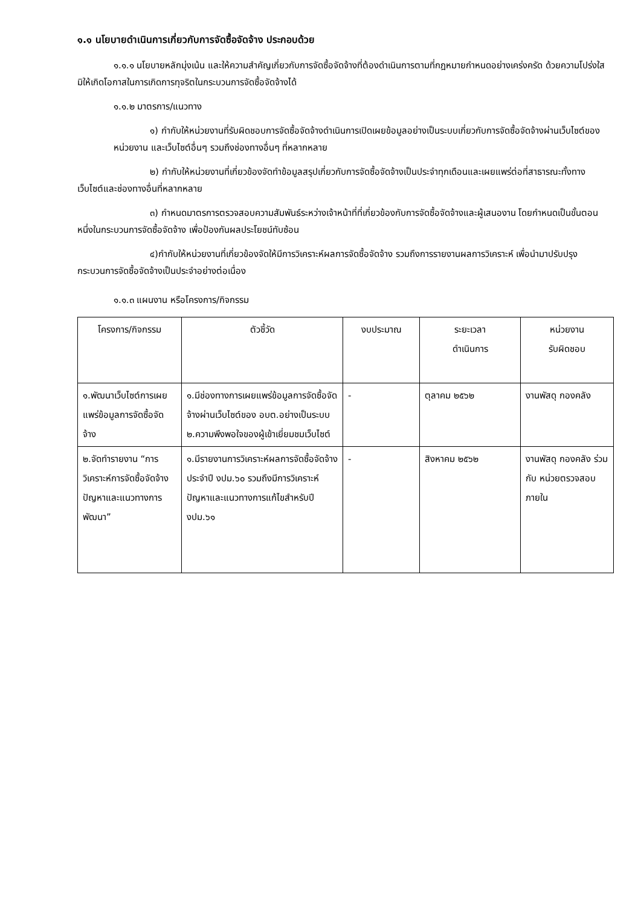๑.๑ นโยบายดำเนินการเกี่ยวกับการจัดซื้อจัดจ้าง ประกอบด้วย
๑.๑.๑ นโยบายหลักมุ่งเน้น และให้ความสำคัญเกี่ยวกับการจัดซื้อจัดจ้างที่ต้องดำเนินการตามที่กฎหมายกำหนดอย่างเคร่งครัด ด้วยความโปร่งใส มิให้เกิดโอกาสในการเกิดการทุจริตในกระบวนการจัดซื้อจัดจ้างได้
๑.๑.๒ มาตรการ/แนวทาง
๑) กำกับให้หน่วยงานที่รับผิดชอบการจัดซื้อจัดจ้างดำเนินการเปิดเผยข้อมูลอย่างเป็นระบบเกี่ยวกับการจัดซื้อจัดจ้างผ่านเว็บไซต์ของหน่วยงาน และเว็บไซต์อื่นๆ รวมถึงช่องทางอื่นๆ ที่หลากหลาย
๒) กำกับให้หน่วยงานที่เกี่ยวข้องจัดทำข้อมูลสรุปเกี่ยวกับการจัดซื้อจัดจ้างเป็นประจำทุกเดือนและเผยแพร่ต่อที่สาธารณะทั้งทางเว็บไซต์และช่องทางอื่นที่หลากหลาย
๓) กำหนดมาตรการตรวจสอบความสัมพันธ์ระหว่างเจ้าหน้าที่ที่เกี่ยวข้องกับการจัดซื้อจัดจ้างและผู้เสนองาน โดยกำหนดเป็นขั้นตอนหนึ่งในกระบวนการจัดซื้อจัดจ้าง เพื่อป้องกันผลประโยชน์ทับซ้อน
๔)กำกับให้หน่วยงานที่เกี่ยวข้องจัดให้มีการวิเคราะห์ผลการจัดซื้อจัดจ้าง รวมถึงการรายงานผลการวิเคราะห์ เพื่อนำมาปรับปรุงกระบวนการจัดซื้อจัดจ้างเป็นประจำอย่างต่อเนื่อง
๑.๑.๓ แผนงาน หรือโครงการ/กิจกรรม
| โครงการ/กิจกรรม | ตัวชี้วัด | งบประมาณ | ระยะเวลา ดำเนินการ | หน่วยงาน รับผิดชอบ |
| --- | --- | --- | --- | --- |
| ๑.พัฒนาเว็บไซต์การเผยแพร่ข้อมูลการจัดซื้อจัดจ้าง | ๑.มีช่องทางการเผยแพร่ข้อมูลการจัดซื้อจัดจ้างผ่านเว็บไซต์ของ อบต.อย่างเป็นระบบ ๒.ความพึงพอใจของผู้เข้าเยี่ยมชมเว็บไซต์ | - | ตุลาคม ๒๕๖๒ | งานพัสดุ กองคลัง |
| ๒.จัดทำรายงาน “การวิเคราะห์การจัดซื้อจัดจ้าง ปัญหาและแนวทางการพัฒนา” | ๑.มีรายงานการวิเคราะห์ผลการจัดซื้อจัดจ้าง ประจำปี งปม.๖๐ รวมถึงมีการวิเคราะห์ปัญหาและแนวทางการแก้ไขสำหรับปี งปม.๖๑ | - | สิงหาคม ๒๕๖๒ | งานพัสดุ กองคลัง ร่วมกับ หน่วยตรวจสอบภายใน |